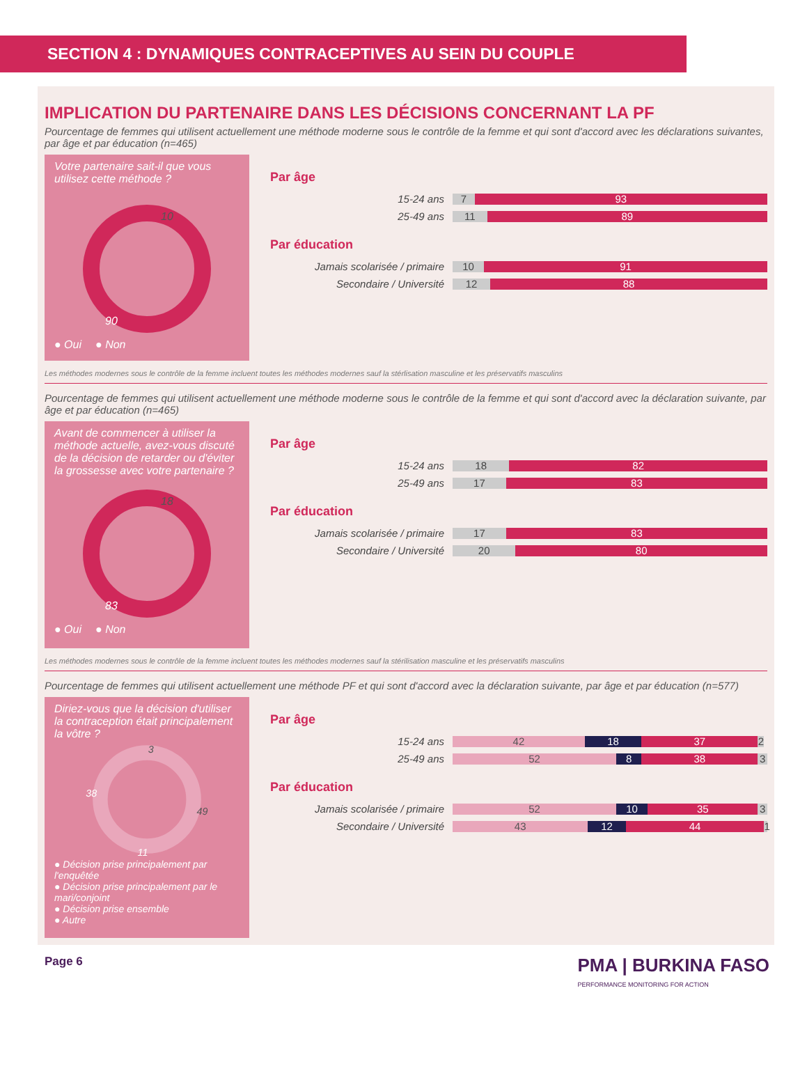SECTION 4 : DYNAMIQUES CONTRACEPTIVES AU SEIN DU COUPLE
IMPLICATION DU PARTENAIRE DANS LES DÉCISIONS CONCERNANT LA PF
Pourcentage de femmes qui utilisent actuellement une méthode moderne sous le contrôle de la femme et qui sont d'accord avec les déclarations suivantes, par âge et par éducation (n=465)
Votre partenaire sait-il que vous utilisez cette méthode ?
10
90
● Oui ● Non
Par âge
15-24 ans
7 93
25-49 ans
11 89
Par éducation
Jamais scolarisée / primaire
10 91
Secondaire / Université
12 88
Les méthodes modernes sous le contrôle de la femme incluent toutes les méthodes modernes sauf la stérlisation masculine et les préservatifs masculins
Pourcentage de femmes qui utilisent actuellement une méthode moderne sous le contrôle de la femme et qui sont d'accord avec la déclaration suivante, par âge et par éducation (n=465)
Avant de commencer à utiliser la méthode actuelle, avez-vous discuté de la décision de retarder ou d'éviter la grossesse avec votre partenaire ?
18
83
● Oui ● Non
Par âge
15-24 ans
18 82
25-49 ans
17 83
Par éducation
Jamais scolarisée / primaire
17 83
Secondaire / Université
20 80
Les méthodes modernes sous le contrôle de la femme incluent toutes les méthodes modernes sauf la stérilisation masculine et les préservatifs masculins
Pourcentage de femmes qui utilisent actuellement une méthode PF et qui sont d'accord avec la déclaration suivante, par âge et par éducation (n=577)
Diriez-vous que la décision d'utiliser la contraception était principalement la vôtre ?
3
38
49
11
● Décision prise principalement par l'enquêtée
● Décision prise principalement par le mari/conjoint
● Décision prise ensemble
● Autre
Par âge
15-24 ans
42 18 37 2
25-49 ans
52 8 38 3
Par éducation
Jamais scolarisée / primaire
52 10 35 3
Secondaire / Université
43 12 44 1
Page 6
PMA | BURKINA FASO
PERFORMANCE MONITORING FOR ACTION